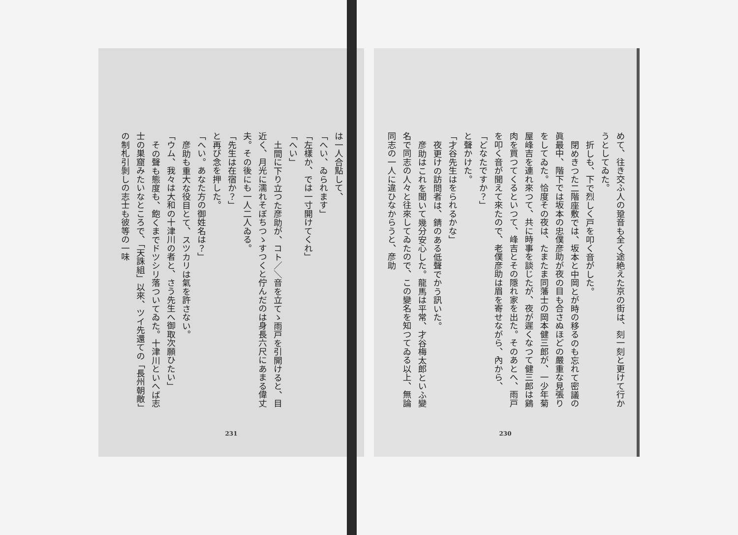めて、往き交ふ人の跫音も全く途絶えた京の街は、刻一刻と更けて行かうとしてゐた。
折しも、下で烈しく戸を叩く音がした。
閉めきつた二階座敷では、坂本と中岡とが時の移るのも忘れて密議の眞最中、階下では坂本の忠僕彦助が夜の目も合さぬほどの嚴重な見張りをしてゐた。恰度その夜は、たまたま同藩士の岡本健三郎が、一少年菊屋峰吉を連れ來つて、共に時事を談じたが、夜が遲くなつて健三郎は鷄肉を買つてくるといつて、峰吉とその隱れ家を出た。そのあとへ、雨戸を叩く音が聞えて來たので、老僕彦助は眉を寄せながら、內から、
「どなたですか？」
と聲かけた。
「才谷先生はをられるかな」
夜更けの訪問者は、錆のある低聲でかう訊いた。
彦助はこれを聞いて幾分安心した。龍馬は平常、才谷梅太郎といふ變名で同志の人々と往來してゐたので、この變名を知つてゐる以上、無論同志の一人に違ひなからうと、彦助
230
は一人合點して、
「へい、ゐられます」
「左樣か、では一寸開けてくれ」
「へい」
土間に下り立つた彦助が、コト／＼音を立てゝ雨戸を引開けると、目近く、月光に濡れそぼちつゝすつくと佇んだのは身長六尺にあまる偉丈夫。その後にも一人二人ゐる。
「先生は在宿か？」
と再び念を押した。
「へい。あなた方の御姓名は？」
彦助も重大な役目とて、スツカリは氣を許さない。
「ウム、我々は大和の十津川の者と、さう先生へ御取次願ひたい」
その聲も態度も、飽くまでドツシリ落ついてゐた。十津川といへば志士の巣窟みたいなところで、「天誅組」以來、ツイ先還ての「長州朝敵」の制札引剝しの志士も彼等の一味
231